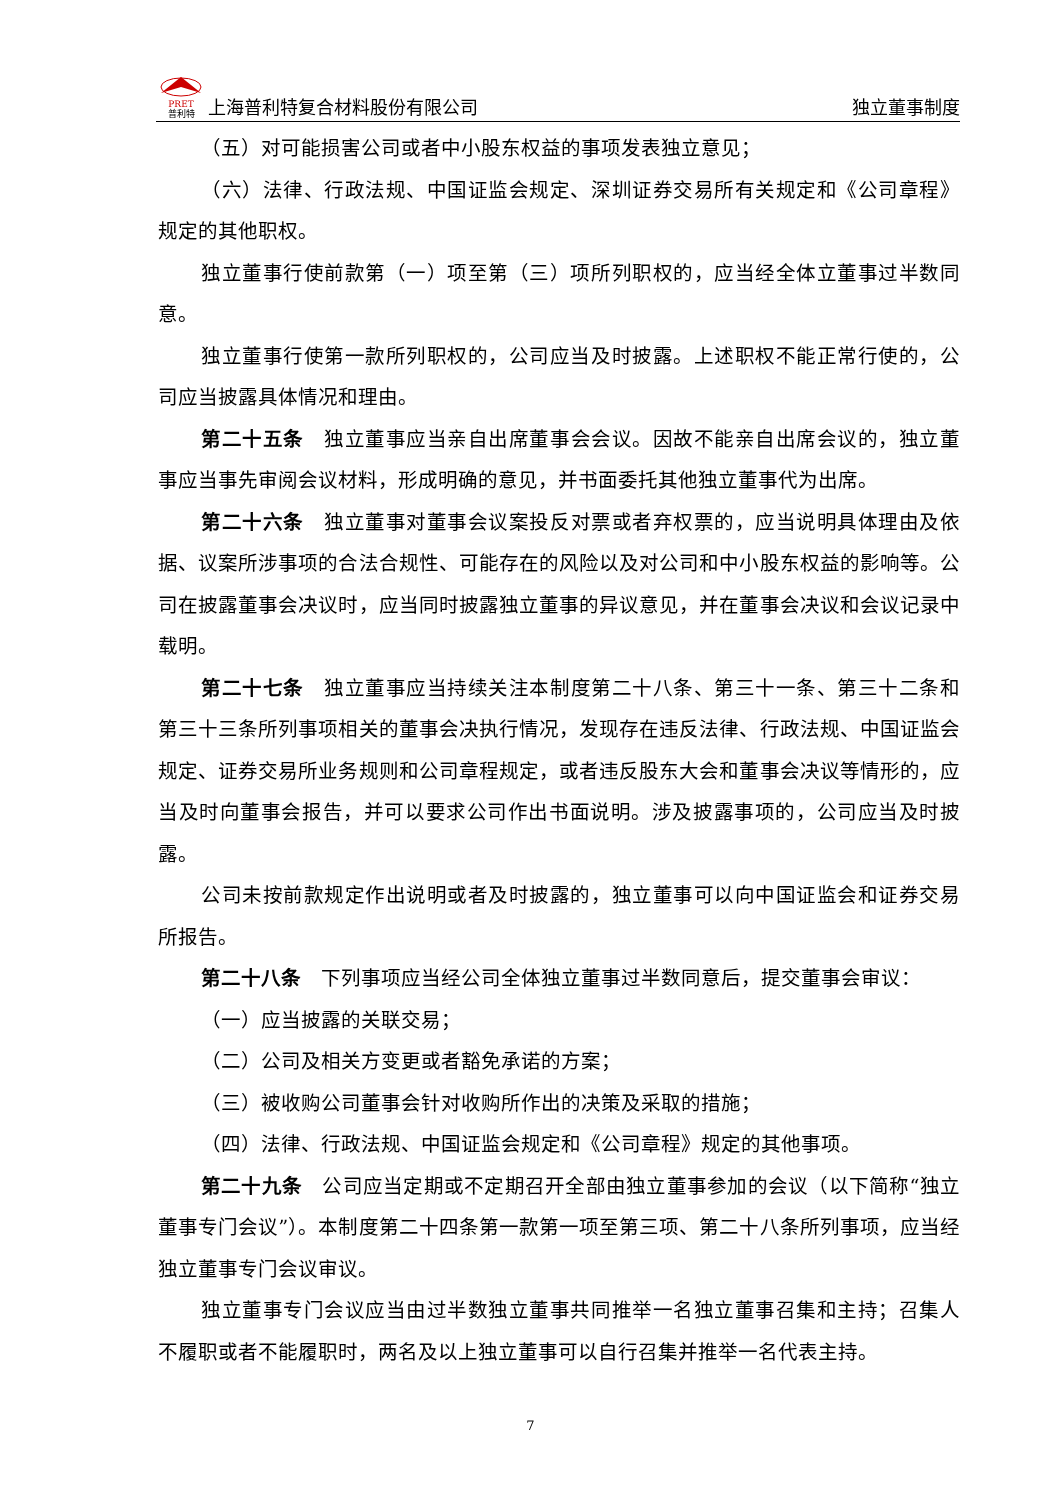PRET
普利特
上海普利特复合材料股份有限公司
独立董事制度
（五）对可能损害公司或者中小股东权益的事项发表独立意见；
（六）法律、行政法规、中国证监会规定、深圳证券交易所有关规定和《公司章程》规定的其他职权。
独立董事行使前款第（一）项至第（三）项所列职权的，应当经全体立董事过半数同意。
独立董事行使第一款所列职权的，公司应当及时披露。上述职权不能正常行使的，公司应当披露具体情况和理由。
第二十五条　独立董事应当亲自出席董事会会议。因故不能亲自出席会议的，独立董事应当事先审阅会议材料，形成明确的意见，并书面委托其他独立董事代为出席。
第二十六条　独立董事对董事会议案投反对票或者弃权票的，应当说明具体理由及依据、议案所涉事项的合法合规性、可能存在的风险以及对公司和中小股东权益的影响等。公司在披露董事会决议时，应当同时披露独立董事的异议意见，并在董事会决议和会议记录中载明。
第二十七条　独立董事应当持续关注本制度第二十八条、第三十一条、第三十二条和第三十三条所列事项相关的董事会决执行情况，发现存在违反法律、行政法规、中国证监会规定、证券交易所业务规则和公司章程规定，或者违反股东大会和董事会决议等情形的，应当及时向董事会报告，并可以要求公司作出书面说明。涉及披露事项的，公司应当及时披露。
公司未按前款规定作出说明或者及时披露的，独立董事可以向中国证监会和证券交易所报告。
第二十八条　下列事项应当经公司全体独立董事过半数同意后，提交董事会审议：
（一）应当披露的关联交易；
（二）公司及相关方变更或者豁免承诺的方案；
（三）被收购公司董事会针对收购所作出的决策及采取的措施；
（四）法律、行政法规、中国证监会规定和《公司章程》规定的其他事项。
第二十九条　公司应当定期或不定期召开全部由独立董事参加的会议（以下简称“独立董事专门会议”）。本制度第二十四条第一款第一项至第三项、第二十八条所列事项，应当经独立董事专门会议审议。
独立董事专门会议应当由过半数独立董事共同推举一名独立董事召集和主持；召集人不履职或者不能履职时，两名及以上独立董事可以自行召集并推举一名代表主持。
7